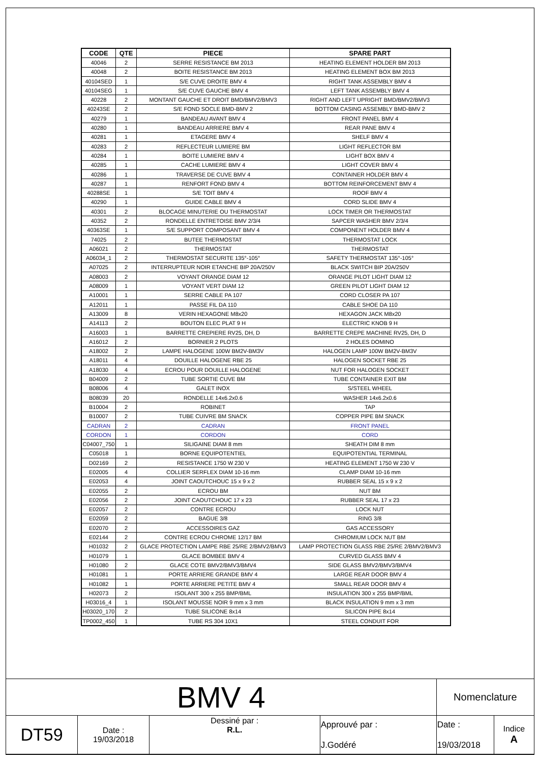| CODE | QTE | PIECE | SPARE PART |
| --- | --- | --- | --- |
| 40046 | 2 | SERRE RESISTANCE BM 2013 | HEATING ELEMENT HOLDER BM 2013 |
| 40048 | 2 | BOITE RESISTANCE BM 2013 | HEATING ELEMENT BOX BM 2013 |
| 40104SED | 1 | S/E CUVE DROITE BMV 4 | RIGHT TANK ASSEMBLY BMV 4 |
| 40104SEG | 1 | S/E CUVE GAUCHE BMV 4 | LEFT TANK ASSEMBLY BMV 4 |
| 40228 | 2 | MONTANT GAUCHE ET DROIT BMD/BMV2/BMV3 | RIGHT AND LEFT UPRIGHT BMD/BMV2/BMV3 |
| 40243SE | 2 | S/E FOND SOCLE BMD-BMV 2 | BOTTOM CASING ASSEMBLY BMD-BMV 2 |
| 40279 | 1 | BANDEAU AVANT BMV 4 | FRONT PANEL BMV 4 |
| 40280 | 1 | BANDEAU ARRIERE BMV 4 | REAR PANE BMV 4 |
| 40281 | 1 | ETAGERE BMV 4 | SHELF BMV 4 |
| 40283 | 2 | REFLECTEUR LUMIERE BM | LIGHT REFLECTOR BM |
| 40284 | 1 | BOITE LUMIERE BMV 4 | LIGHT BOX BMV 4 |
| 40285 | 1 | CACHE LUMIERE BMV 4 | LIGHT COVER BMV 4 |
| 40286 | 1 | TRAVERSE DE CUVE BMV 4 | CONTAINER HOLDER BMV 4 |
| 40287 | 1 | RENFORT FOND BMV 4 | BOTTOM REINFORCEMENT BMV 4 |
| 40288SE | 1 | S/E TOIT BMV 4 | ROOF BMV 4 |
| 40290 | 1 | GUIDE CABLE BMV 4 | CORD SLIDE BMV 4 |
| 40301 | 2 | BLOCAGE MINUTERIE OU THERMOSTAT | LOCK TIMER OR THERMOSTAT |
| 40352 | 2 | RONDELLE ENTRETOISE BMV 2/3/4 | SAPCER WASHER BMV 2/3/4 |
| 40363SE | 1 | S/E SUPPORT COMPOSANT BMV 4 | COMPONENT HOLDER BMV 4 |
| 74025 | 2 | BUTEE THERMOSTAT | THERMOSTAT LOCK |
| A06021 | 2 | THERMOSTAT | THERMOSTAT |
| A06034_1 | 2 | THERMOSTAT SECURITE 135°-105° | SAFETY THERMOSTAT 135°-105° |
| A07025 | 2 | INTERRUPTEUR NOIR ETANCHE BIP 20A/250V | BLACK SWITCH BIP 20A/250V |
| A08003 | 2 | VOYANT ORANGE DIAM 12 | ORANGE PILOT LIGHT DIAM 12 |
| A08009 | 1 | VOYANT VERT DIAM 12 | GREEN PILOT LIGHT DIAM 12 |
| A10001 | 1 | SERRE CABLE PA 107 | CORD CLOSER PA 107 |
| A12011 | 1 | PASSE FIL DA 110 | CABLE SHOE DA 110 |
| A13009 | 8 | VERIN HEXAGONE M8x20 | HEXAGON JACK M8x20 |
| A14113 | 2 | BOUTON ELEC PLAT 9 H | ELECTRIC KNOB 9 H |
| A16003 | 1 | BARRETTE CREPIERE RV25, DH, D | BARRETTE CREPE MACHINE RV25, DH, D |
| A16012 | 2 | BORNIER 2 PLOTS | 2 HOLES DOMINO |
| A18002 | 2 | LAMPE HALOGENE 100W BM2V-BM3V | HALOGEN LAMP 100W BM2V-BM3V |
| A18011 | 4 | DOUILLE HALOGENE RBE 25 | HALOGEN SOCKET RBE 25 |
| A18030 | 4 | ECROU POUR DOUILLE HALOGENE | NUT FOR HALOGEN SOCKET |
| B04009 | 2 | TUBE SORTIE CUVE BM | TUBE CONTAINER EXIT BM |
| B08006 | 4 | GALET INOX | S/STEEL WHEEL |
| B08039 | 20 | RONDELLE 14x6.2x0.6 | WASHER 14x6.2x0.6 |
| B10004 | 2 | ROBINET | TAP |
| B10007 | 2 | TUBE CUIVRE BM SNACK | COPPER PIPE BM SNACK |
| CADRAN | 2 | CADRAN | FRONT PANEL |
| CORDON | 1 | CORDON | CORD |
| C04007_750 | 1 | SILIGAINE DIAM 8 mm | SHEATH DIM 8 mm |
| C05018 | 1 | BORNE EQUIPOTENTIEL | EQUIPOTENTIAL TERMINAL |
| D02169 | 2 | RESISTANCE 1750 W 230 V | HEATING ELEMENT 1750 W 230 V |
| E02005 | 4 | COLLIER SERFLEX DIAM 10-16 mm | CLAMP DIAM 10-16 mm |
| E02053 | 4 | JOINT CAOUTCHOUC 15 x 9 x 2 | RUBBER SEAL 15 x 9 x 2 |
| E02055 | 2 | ECROU BM | NUT BM |
| E02056 | 2 | JOINT CAOUTCHOUC 17 x 23 | RUBBER SEAL 17 x 23 |
| E02057 | 2 | CONTRE ECROU | LOCK NUT |
| E02059 | 2 | BAGUE 3/8 | RING 3/8 |
| E02070 | 2 | ACCESSOIRES GAZ | GAS ACCESSORY |
| E02144 | 2 | CONTRE ECROU CHROME 12/17 BM | CHROMIUM LOCK NUT BM |
| H01032 | 2 | GLACE PROTECTION LAMPE RBE 25/RE 2/BMV2/BMV3 | LAMP PROTECTION GLASS RBE 25/RE 2/BMV2/BMV3 |
| H01079 | 1 | GLACE BOMBEE BMV 4 | CURVED GLASS BMV 4 |
| H01080 | 2 | GLACE COTE BMV2/BMV3/BMV4 | SIDE GLASS BMV2/BMV3/BMV4 |
| H01081 | 1 | PORTE ARRIERE GRANDE BMV 4 | LARGE REAR DOOR BMV 4 |
| H01082 | 1 | PORTE ARRIERE PETITE BMV 4 | SMALL REAR DOOR BMV 4 |
| H02073 | 2 | ISOLANT 300 x 255 BMP/BML | INSULATION 300 x 255 BMP/BML |
| H03016_4 | 1 | ISOLANT MOUSSE NOIR 9 mm x 3 mm | BLACK INSULATION 9 mm x 3 mm |
| H03020_170 | 2 | TUBE SILICONE 8x14 | SILICON PIPE 8x14 |
| TP0002_450 | 1 | TUBE RS 304 10X1 | STEEL CONDUIT FOR |
| BMV 4 | | | | Nomenclature | |
| DT59 | Date : 19/03/2018 | Dessiné par : R.L. | Approuvé par : J.Godéré | Date : 19/03/2018 | Indice A |